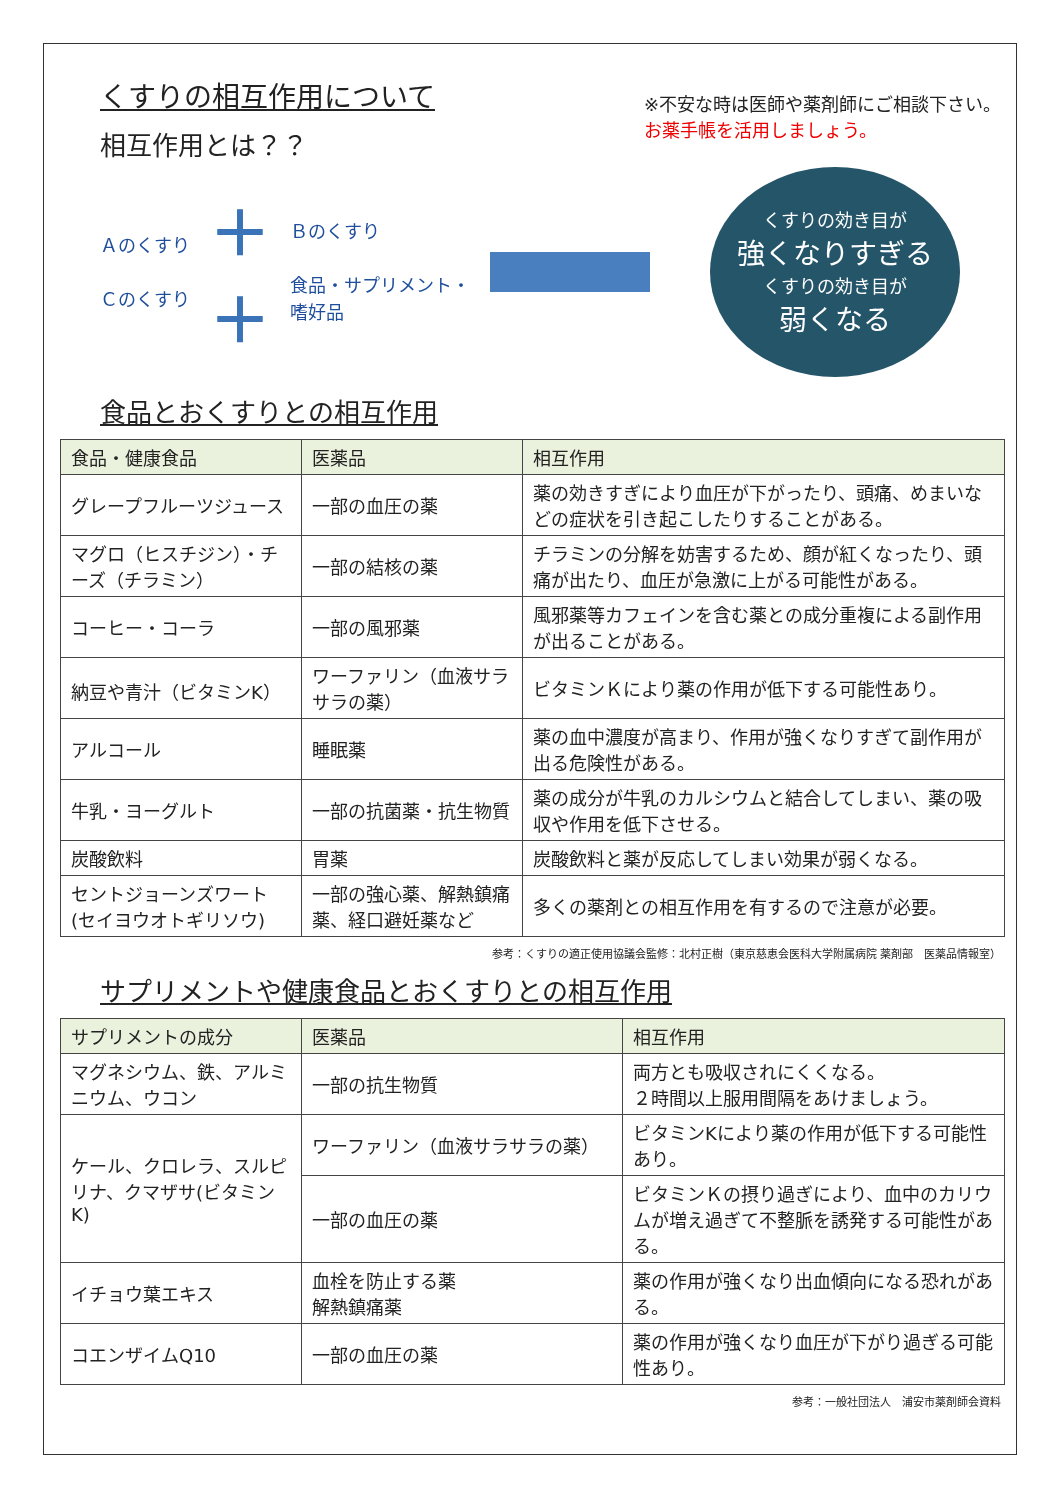くすりの相互作用について
相互作用とは？？
※不安な時は医師や薬剤師にご相談下さい。
お薬手帳を活用しましょう。
Ａのくすり
Ｃのくすり
＋
＋
Ｂのくすり
食品・サプリメント・
嗜好品
くすりの効き目が
強くなりすぎる
くすりの効き目が
弱くなる
食品とおくすりとの相互作用
| 食品・健康食品 | 医薬品 | 相互作用 |
| --- | --- | --- |
| グレープフルーツジュース | 一部の血圧の薬 | 薬の効きすぎにより血圧が下がったり、頭痛、めまいなどの症状を引き起こしたりすることがある。 |
| マグロ（ヒスチジン）・チーズ（チラミン） | 一部の結核の薬 | チラミンの分解を妨害するため、顔が紅くなったり、頭痛が出たり、血圧が急激に上がる可能性がある。 |
| コーヒー・コーラ | 一部の風邪薬 | 風邪薬等カフェインを含む薬との成分重複による副作用が出ることがある。 |
| 納豆や青汁（ビタミンK） | ワーファリン（血液サラサラの薬） | ビタミンＫにより薬の作用が低下する可能性あり。 |
| アルコール | 睡眠薬 | 薬の血中濃度が高まり、作用が強くなりすぎて副作用が出る危険性がある。 |
| 牛乳・ヨーグルト | 一部の抗菌薬・抗生物質 | 薬の成分が牛乳のカルシウムと結合してしまい、薬の吸収や作用を低下させる。 |
| 炭酸飲料 | 胃薬 | 炭酸飲料と薬が反応してしまい効果が弱くなる。 |
| セントジョーンズワート(セイヨウオトギリソウ) | 一部の強心薬、解熱鎮痛薬、経口避妊薬など | 多くの薬剤との相互作用を有するので注意が必要。 |
参考：くすりの適正使用協議会監修：北村正樹（東京慈恵会医科大学附属病院 薬剤部　医薬品情報室）
サプリメントや健康食品とおくすりとの相互作用
| サプリメントの成分 | 医薬品 | 相互作用 |
| --- | --- | --- |
| マグネシウム、鉄、アルミニウム、ウコン | 一部の抗生物質 | 両方とも吸収されにくくなる。 ２時間以上服用間隔をあけましょう。 |
| ケール、クロレラ、スルピリナ、クマザサ(ビタミンK) | ワーファリン（血液サラサラの薬） | ビタミンKにより薬の作用が低下する可能性あり。 |
| | 一部の血圧の薬 | ビタミンＫの摂り過ぎにより、血中のカリウムが増え過ぎて不整脈を誘発する可能性がある。 |
| イチョウ葉エキス | 血栓を防止する薬 解熱鎮痛薬 | 薬の作用が強くなり出血傾向になる恐れがある。 |
| コエンザイムQ10 | 一部の血圧の薬 | 薬の作用が強くなり血圧が下がり過ぎる可能性あり。 |
参考：一般社団法人　浦安市薬剤師会資料